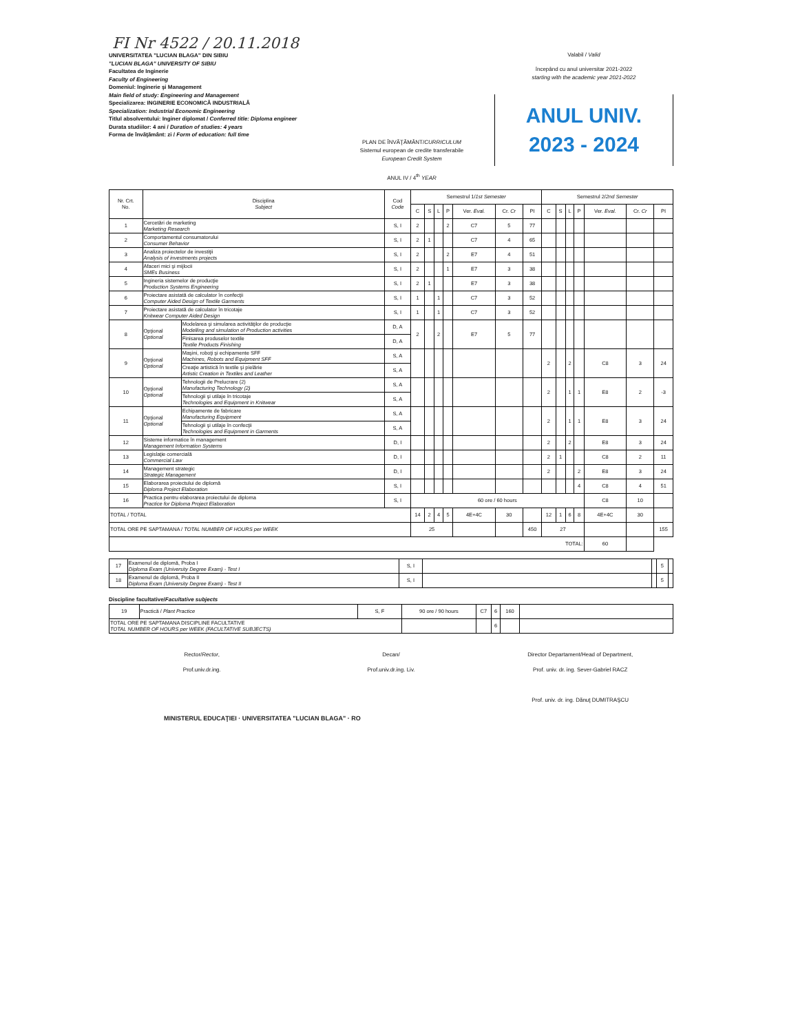FI Nr 4522 / 20.11.2018
UNIVERSITATEA "LUCIAN BLAGA" DIN SIBIU
"LUCIAN BLAGA" UNIVERSITY OF SIBIU
Facultatea de Inginerie
Faculty of Engineering
Domeniul: Inginerie şi Management
Main field of study: Engineering and Management
Specializarea: INGINERIE ECONOMICĂ INDUSTRIALĂ
Specialization: Industrial Economic Engineering
Titlul absolventului: Inginer diplomat / Conferred title: Diploma engineer
Durata studiilor: 4 ani / Duration of studies: 4 years
Forma de învăţământ: zi / Form of education: full time
Valabil / Valid
începând cu anul universitar 2021-2022
starting with the academic year 2021-2022
ANUL UNIV.
2023 - 2024
PLAN DE ÎNVĂŢĂMÂNT/CURRICULUM
Sistemul european de credite transferabile
European Credit System
ANUL IV / 4<sup>th</sup> YEAR
| Nr. Crt. No. | Disciplina Subject | | Cod Code | Semestrul 1/ 1st Semester | | | | | | | Semestrul 2/ 2nd Semester | | | | | | |
| --- | --- | --- | --- | --- | --- | --- | --- | --- | --- | --- | --- | --- | --- | --- | --- | --- | --- |
| | | | | C | S | L | P | Ver. Eval. | Cr. Cr | PI | C | S | L | P | Ver. Eval. | Cr. Cr | PI |
| 1 | Cercetări de marketing Marketing Research | | S, I | 2 | | | 2 | C7 | 5 | 77 | | | | | | | |
| 2 | Comportamentul consumatorului Consumer Behavior | | S, I | 2 | 1 | | | C7 | 4 | 65 | | | | | | | |
| 3 | Analiza proiectelor de investiţii Analysis of investments projects | | S, I | 2 | | | 2 | E7 | 4 | 51 | | | | | | | |
| 4 | Afaceri mici şi mijlocii SMEs Business | | S, I | 2 | | | 1 | E7 | 3 | 38 | | | | | | | |
| 5 | Ingineria sistemelor de producţie Production Systems Engineering | | S, I | 2 | 1 | | | E7 | 3 | 38 | | | | | | | |
| 6 | Proiectare asistată de calculator în confecţii Computer Aided Design of Textile Garments | | S, I | 1 | | 1 | | C7 | 3 | 52 | | | | | | | |
| 7 | Proiectare asistată de calculator în tricotaje Knitwear Computer Aided Design | | S, I | 1 | | 1 | | C7 | 3 | 52 | | | | | | | |
| 8 | Opţional Optional | Modelarea şi simularea activităţilor de producţie Modelling and simulation of Production activities | D, A | 2 | | 2 | | E7 | 5 | 77 | | | | | | | |
| | | Finisarea produselor textile Textile Products Finishing | D, A | | | | | | | | | | | | | | |
| 9 | Opţional Optional | Maşini, roboţi şi echipamente SFF Machines, Robots and Equipment SFF | S, A | | | | | | | | 2 | | 2 | | C8 | 3 | 24 |
| | | Creaţie artistică în textile şi pielărie Artistic Creation in Textiles and Leather | S, A | | | | | | | | | | | | | | |
| 10 | Opţional Optional | Tehnologii de Prelucrare (2) Manufacturing Technology (2) | S, A | | | | | | | | 2 | | 1 | 1 | E8 | 2 | -3 |
| | | Tehnologii şi utilaje în tricotaje Technologies and Equipment in Knitwear | S, A | | | | | | | | | | | | | | |
| 11 | Opţional Optional | Echipamente de fabricare Manufacturing Equipment | S, A | | | | | | | | 2 | | 1 | 1 | E8 | 3 | 24 |
| | | Tehnologii şi utilaje în confecţii Technologies and Equipment in Garments | S, A | | | | | | | | | | | | | | |
| 12 | Sisteme informatice în management Management Information Systems | | D, I | | | | | | | | 2 | | 2 | | E8 | 3 | 24 |
| 13 | Legislaţie comercială Commercial Law | | D, I | | | | | | | | 2 | 1 | | | C8 | 2 | 11 |
| 14 | Management strategic Strategic Management | | D, I | | | | | | | | 2 | | | 2 | E8 | 3 | 24 |
| 15 | Elaborarea proiectului de diplomă Diploma Project Elaboration | | S, I | | | | | | | | | | | 4 | C8 | 4 | 51 |
| 16 | Practica pentru elaborarea proiectului de diploma Practice for Diploma Project Elaboration | | S, I | 60 ore / 60 hours | | | | | | | | | | | C8 | 10 | |
| TOTAL / TOTAL | | | | 14 | 2 | 4 | 5 | 4E+4C | 30 | | 12 | 1 | 6 | 8 | 4E+4C | 30 | |
| TOTAL ORE PE SAPTAMANA / TOTAL NUMBER OF HOURS per WEEK | | | | 25 | | | | | | 450 | 27 | | | | | | 155 |
| TOTAL: | | | | | | | | | | | | | | | 60 | | |
| 17 | Examenul de diplomă, Proba I Diploma Exam (University Degree Exam) - Test I | S, I | | | 5 | |
| 18 | Examenul de diplomă, Proba II Diploma Exam (University Degree Exam) - Test II | S, I | | | 5 | |
Discipline facultative/Facultative subjects
| 19 | Practică / Plant Practice | S, F | 90 ore / 90 hours | C7 | 6 | 160 | |
| TOTAL ORE PE SAPTAMANA DISCIPLINE FACULTATIVE TOTAL NUMBER OF HOURS per WEEK (FACULTATIVE SUBJECTS) | | | | | 6 | | |
Rector/Rector,
Prof.univ.dr.ing.
Decan/
Prof.univ.dr.ing. Liv.
Director Departament/Head of Department,
Prof. univ. dr. ing. Sever-Gabriel RACZ
Prof. univ. dr. ing. Dănuţ DUMITRAŞCU
MINISTERUL EDUCAŢIEI · UNIVERSITATEA "LUCIAN BLAGA" · RO